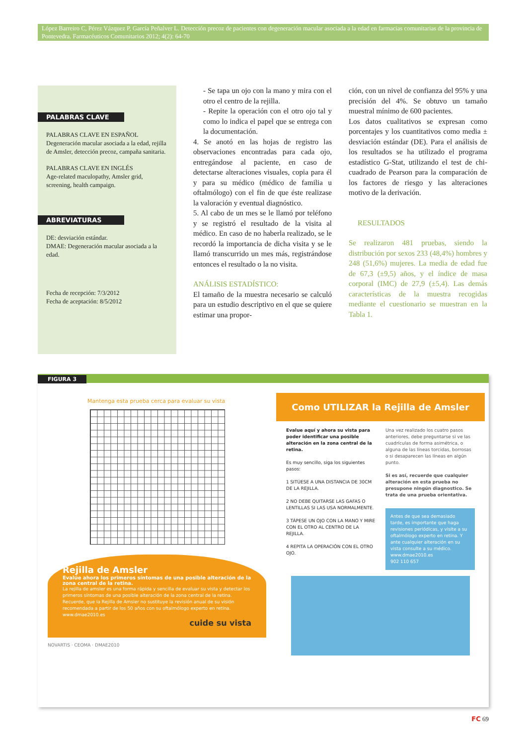López Barreiro C, Pérez Vázquez P, García Peñalver L. Detección precoz de pacientes con degeneración macular asociada a la edad en farmacias comunitarias de la provincia de Pontevedra. Farmacéuticos Comunitarios 2012; 4(2): 64-70
PALABRAS CLAVE
PALABRAS CLAVE EN ESPAÑOL
Degeneración macular asociada a la edad, rejilla de Amsler, detección precoz, campaña sanitaria.
PALABRAS CLAVE EN INGLÉS
Age-related maculopathy, Amsler grid, screening, health campaign.
ABREVIATURAS
DE: desviación estándar.
DMAE: Degeneración macular asociada a la edad.
Fecha de recepción: 7/3/2012
Fecha de aceptación: 8/5/2012
- Se tapa un ojo con la mano y mira con el otro el centro de la rejilla.
- Repite la operación con el otro ojo tal y como lo indica el papel que se entrega con la documentación.
4. Se anotó en las hojas de registro las observaciones encontradas para cada ojo, entregándose al paciente, en caso de detectarse alteraciones visuales, copia para él y para su médico (médico de familia u oftalmólogo) con el fin de que éste realizase la valoración y eventual diagnóstico.
5. Al cabo de un mes se le llamó por teléfono y se registró el resultado de la visita al médico. En caso de no haberla realizado, se le recordó la importancia de dicha visita y se le llamó transcurrido un mes más, registrándose entonces el resultado o la no visita.
ANÁLISIS ESTADÍSTICO:
El tamaño de la muestra necesario se calculó para un estudio descriptivo en el que se quiere estimar una propor-
ción, con un nivel de confianza del 95% y una precisión del 4%. Se obtuvo un tamaño muestral mínimo de 600 pacientes.
Los datos cualitativos se expresan como porcentajes y los cuantitativos como media ± desviación estándar (DE). Para el análisis de los resultados se ha utilizado el programa estadístico G-Stat, utilizando el test de chi-cuadrado de Pearson para la comparación de los factores de riesgo y las alteraciones motivo de la derivación.
RESULTADOS
Se realizaron 481 pruebas, siendo la distribución por sexos 233 (48,4%) hombres y 248 (51,6%) mujeres. La media de edad fue de 67,3 (±9,5) años, y el índice de masa corporal (IMC) de 27,9 (±5,4). Las demás características de la muestra recogidas mediante el cuestionario se muestran en la Tabla 1.
FIGURA 3
Mantenga esta prueba cerca para evaluar su vista
Rejilla de Amsler
Evalúe ahora los primeros síntomas de una posible alteración de la zona central de la retina.
La rejilla de amsler es una forma rápida y sencilla de evaluar su vista y detectar los primeros síntomas de una posible alteración de la zona central de la retina.
Recuerde, que la Rejilla de Amsler no sustituye la revisión anual de su visión recomendada a partir de los 50 años con su oftalmólogo experto en retina.
www.dmae2010.es
cuide su vista
NOVARTIS · CEOMA · DMAE2010
Como UTILIZAR la Rejilla de Amsler
Evalue aquí y ahora su vista para poder identificar una posible alteración en la zona central de la retina.
Es muy sencillo, siga los siguientes pasos:
1 SITÚESE A UNA DISTANCIA DE 30CM DE LA REJILLA.
2 NO DEBE QUITARSE LAS GAFAS O LENTILLAS SI LAS USA NORMALMENTE.
3 TÁPESE UN OJO CON LA MANO Y MIRE CON EL OTRO AL CENTRO DE LA REJILLA.
4 REPITA LA OPERACIÓN CON EL OTRO OJO.
Una vez realizado los cuatro pasos anteriores, debe preguntarse si ve las cuadrículas de forma asimétrica, o alguna de las líneas torcidas, borrosas o si desaparecen las líneas en algún punto.
Si es así, recuerde que cualquier alteración en esta prueba no presupone ningún diagnostico. Se trata de una prueba orientativa.
Antes de que sea demasiado tarde, es importante que haga revisiones periódicas, y visite a su oftalmólogo experto en retina. Y ante cualquier alteración en su vista consulte a su médico.
www.dmae2010.es
902 110 657
FC 69